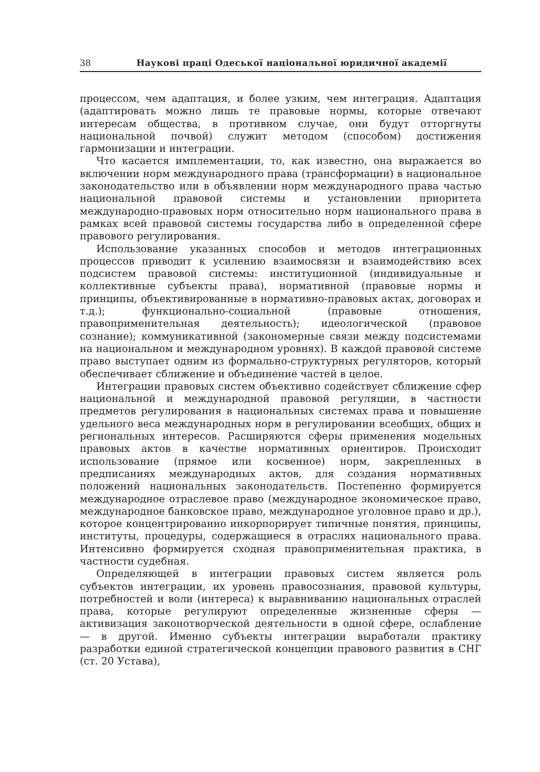38 Наукові праці Одеської національної юридичної академії
процессом, чем адаптация, и более узким, чем интеграция. Адаптация (адаптировать можно лишь те правовые нормы, которые отвечают интересам общества, в противном случае, они будут отторгнуты национальной почвой) служит методом (способом) достижения гармонизации и интеграции.
Что касается имплементации, то, как известно, она выражается во включении норм международного права (трансформации) в национальное законодательство или в объявлении норм международного права частью национальной правовой системы и установлении приоритета международно-правовых норм относительно норм национального права в рамках всей правовой системы государства либо в определенной сфере правового регулирования.
Использование указанных способов и методов интеграционных процессов приводит к усилению взаимосвязи и взаимодействию всех подсистем правовой системы: институционной (индивидуальные и коллективные субъекты права), нормативной (правовые нормы и принципы, объективированные в нормативно-правовых актах, договорах и т.д.); функционально-социальной (правовые отношения, правоприменительная деятельность); идеологической (правовое сознание); коммуникативной (закономерные связи между подсистемами на национальном и международном уровнях). В каждой правовой системе право выступает одним из формально-структурных регуляторов, который обеспечивает сближение и объединение частей в целое.
Интеграции правовых систем объективно содействует сближение сфер национальной и международной правовой регуляции, в частности предметов регулирования в национальных системах права и повышение удельного веса международных норм в регулировании всеобщих, общих и региональных интересов. Расширяются сферы применения модельных правовых актов в качестве нормативных ориентиров. Происходит использование (прямое или косвенное) норм, закрепленных в предписаниях международных актов, для создания нормативных положений национальных законодательств. Постепенно формируется международное отраслевое право (международное экономическое право, международное банковское право, международное уголовное право и др.), которое концентрированно инкорпорирует типичные понятия, принципы, институты, процедуры, содержащиеся в отраслях национального права. Интенсивно формируется сходная правоприменительная практика, в частности судебная.
Определяющей в интеграции правовых систем является роль субъектов интеграции, их уровень правосознания, правовой культуры, потребностей и воли (интереса) к выравниванию национальных отраслей права, которые регулируют определенные жизненные сферы — активизация законотворческой деятельности в одной сфере, ослабление — в другой. Именно субъекты интеграции выработали практику разработки единой стратегической концепции правового развития в СНГ (ст. 20 Устава),